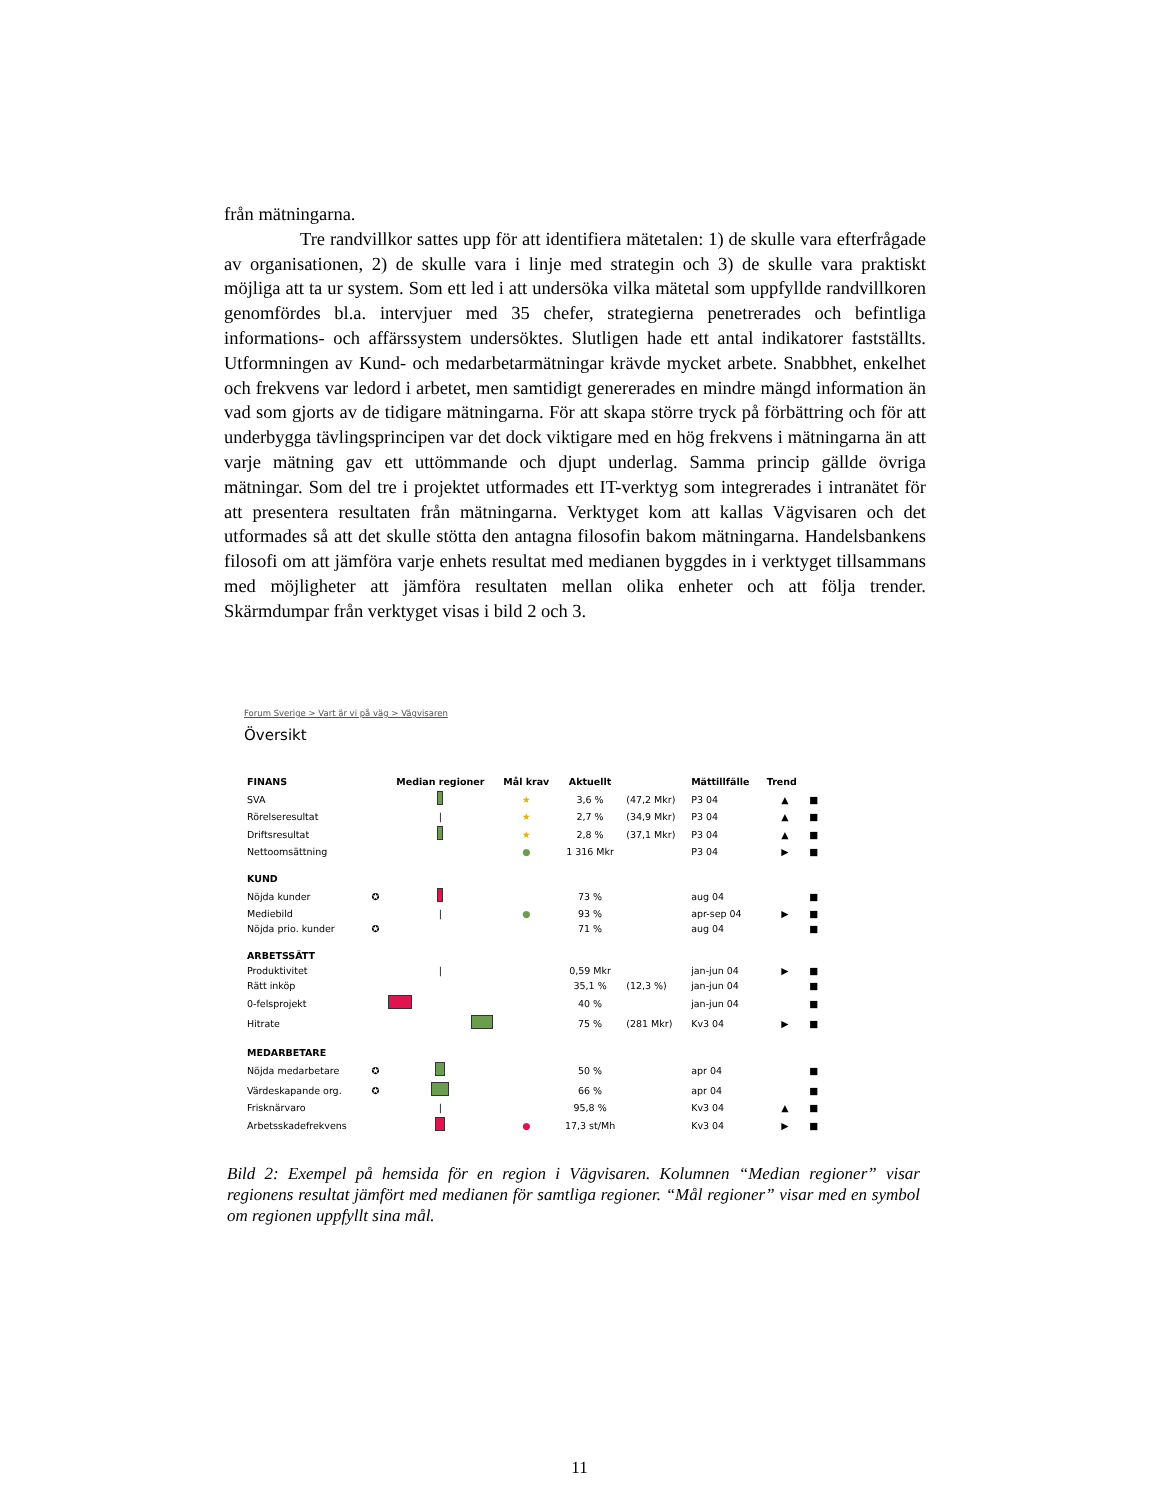från mätningarna.
Tre randvillkor sattes upp för att identifiera mätetalen: 1) de skulle vara efterfrågade av organisationen, 2) de skulle vara i linje med strategin och 3) de skulle vara praktiskt möjliga att ta ur system. Som ett led i att undersöka vilka mätetal som uppfyllde randvillkoren genomfördes bl.a. intervjuer med 35 chefer, strategierna penetrerades och befintliga informations- och affärssystem undersöktes. Slutligen hade ett antal indikatorer fastställts. Utformningen av Kund- och medarbetarmätningar krävde mycket arbete. Snabbhet, enkelhet och frekvens var ledord i arbetet, men samtidigt genererades en mindre mängd information än vad som gjorts av de tidigare mätningarna. För att skapa större tryck på förbättring och för att underbygga tävlingsprincipen var det dock viktigare med en hög frekvens i mätningarna än att varje mätning gav ett uttömmande och djupt underlag. Samma princip gällde övriga mätningar. Som del tre i projektet utformades ett IT-verktyg som integrerades i intranätet för att presentera resultaten från mätningarna. Verktyget kom att kallas Vägvisaren och det utformades så att det skulle stötta den antagna filosofin bakom mätningarna. Handelsbankens filosofi om att jämföra varje enhets resultat med medianen byggdes in i verktyget tillsammans med möjligheter att jämföra resultaten mellan olika enheter och att följa trender. Skärmdumpar från verktyget visas i bild 2 och 3.
Forum Sverige > Vart är vi på väg > Vägvisaren
Översikt
| FINANS | | Median regioner | Mål krav | Aktuellt | | Mättillfälle | Trend | |
| --- | --- | --- | --- | --- | --- | --- | --- | --- |
| SVA | | | ★ | 3,6 % | (47,2 Mkr) | P3 04 | ▲ | ■ |
| Rörelseresultat | | / | ★ | 2,7 % | (34,9 Mkr) | P3 04 | ▲ | ■ |
| Driftsresultat | | | ★ | 2,8 % | (37,1 Mkr) | P3 04 | ▲ | ■ |
| Nettoomsättning | | | ● | 1 316 Mkr | | P3 04 | ▶ | ■ |
| KUND | | | | | | | | |
| Nöjda kunder | ✪ | | | 73 % | | aug 04 | | ■ |
| Mediebild | | / | ● | 93 % | | apr-sep 04 | ▶ | ■ |
| Nöjda prio. kunder | ✪ | | | 71 % | | aug 04 | | ■ |
| ARBETSSÄTT | | | | | | | | |
| Produktivitet | | / | | 0,59 Mkr | | jan-jun 04 | ▶ | ■ |
| Rätt inköp | | | | 35,1 % | (12,3 %) | jan-jun 04 | | ■ |
| 0-felsprojekt | | | | 40 % | | jan-jun 04 | | ■ |
| Hitrate | | | | 75 % | (281 Mkr) | Kv3 04 | ▶ | ■ |
| MEDARBETARE | | | | | | | | |
| Nöjda medarbetare | ✪ | | | 50 % | | apr 04 | | ■ |
| Värdeskapande org. | ✪ | | | 66 % | | apr 04 | | ■ |
| Frisknärvaro | | / | | 95,8 % | | Kv3 04 | ▲ | ■ |
| Arbetsskadefrekvens | | | ● | 17,3 st/Mh | | Kv3 04 | ▶ | ■ |
Bild 2: Exempel på hemsida för en region i Vägvisaren. Kolumnen “Median regioner” visar regionens resultat jämfört med medianen för samtliga regioner. “Mål regioner” visar med en symbol om regionen uppfyllt sina mål.
11